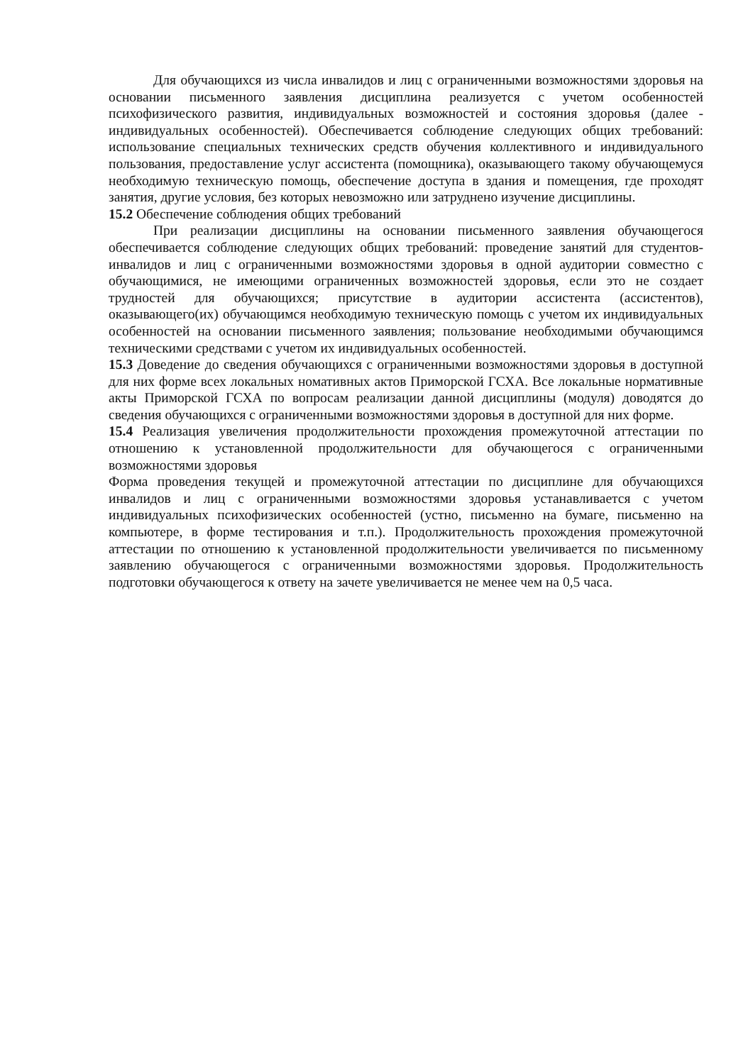Для обучающихся из числа инвалидов и лиц с ограниченными возможностями здоровья на основании письменного заявления дисциплина реализуется с учетом особенностей психофизического развития, индивидуальных возможностей и состояния здоровья (далее - индивидуальных особенностей). Обеспечивается соблюдение следующих общих требований: использование специальных технических средств обучения коллективного и индивидуального пользования, предоставление услуг ассистента (помощника), оказывающего такому обучающемуся необходимую техническую помощь, обеспечение доступа в здания и помещения, где проходят занятия, другие условия, без которых невозможно или затруднено изучение дисциплины.
15.2 Обеспечение соблюдения общих требований
При реализации дисциплины на основании письменного заявления обучающегося обеспечивается соблюдение следующих общих требований: проведение занятий для студентов-инвалидов и лиц с ограниченными возможностями здоровья в одной аудитории совместно с обучающимися, не имеющими ограниченных возможностей здоровья, если это не создает трудностей для обучающихся; присутствие в аудитории ассистента (ассистентов), оказывающего(их) обучающимся необходимую техническую помощь с учетом их индивидуальных особенностей на основании письменного заявления; пользование необходимыми обучающимся техническими средствами с учетом их индивидуальных особенностей.
15.3 Доведение до сведения обучающихся с ограниченными возможностями здоровья в доступной для них форме всех локальных номативных актов Приморской ГСХА. Все локальные нормативные акты Приморской ГСХА по вопросам реализации данной дисциплины (модуля) доводятся до сведения обучающихся с ограниченными возможностями здоровья в доступной для них форме.
15.4 Реализация увеличения продолжительности прохождения промежуточной аттестации по отношению к установленной продолжительности для обучающегося с ограниченными возможностями здоровья
Форма проведения текущей и промежуточной аттестации по дисциплине для обучающихся инвалидов и лиц с ограниченными возможностями здоровья устанавливается с учетом индивидуальных психофизических особенностей (устно, письменно на бумаге, письменно на компьютере, в форме тестирования и т.п.). Продолжительность прохождения промежуточной аттестации по отношению к установленной продолжительности увеличивается по письменному заявлению обучающегося с ограниченными возможностями здоровья. Продолжительность подготовки обучающегося к ответу на зачете увеличивается не менее чем на 0,5 часа.